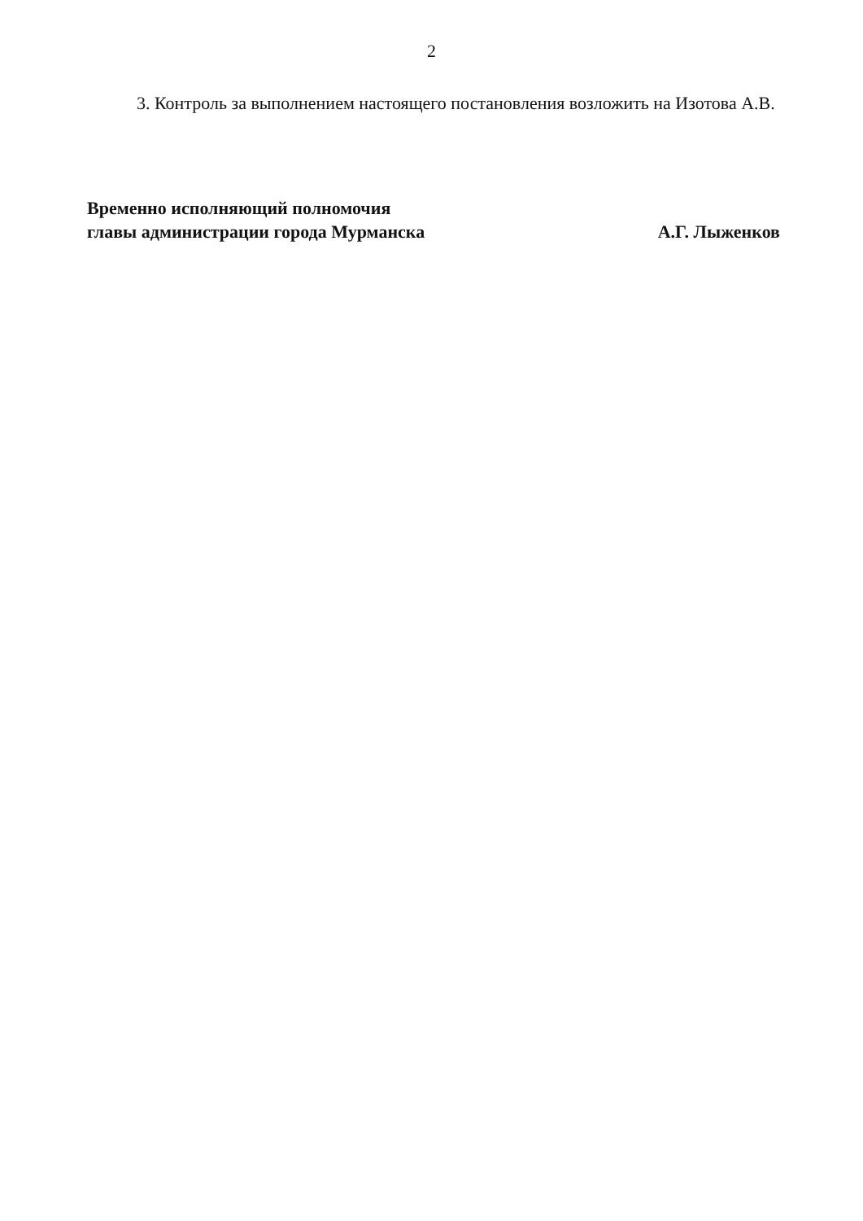2
3. Контроль за выполнением настоящего постановления возложить на Изотова А.В.
Временно исполняющий полномочия
главы администрации города Мурманска
А.Г. Лыженков